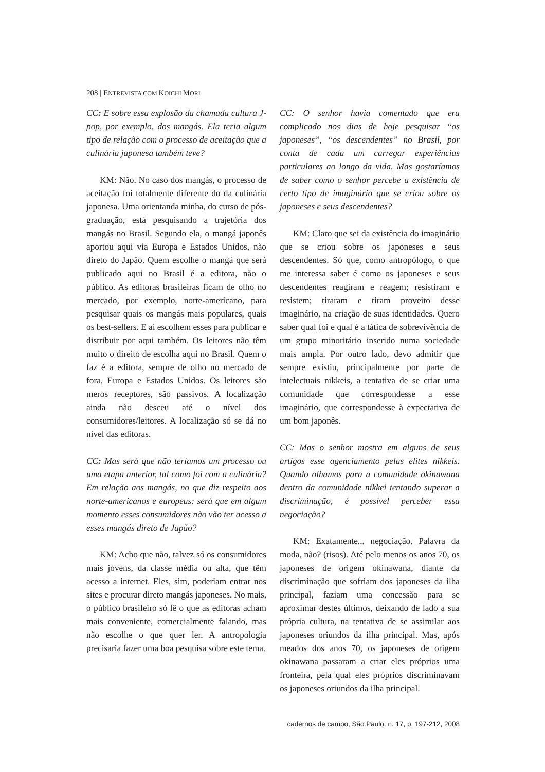208 | ENTREVISTA COM KOICHI MORI
CC: E sobre essa explosão da chamada cultura J-pop, por exemplo, dos mangás. Ela teria algum tipo de relação com o processo de aceitação que a culinária japonesa também teve?
KM: Não. No caso dos mangás, o processo de aceitação foi totalmente diferente do da culinária japonesa. Uma orientanda minha, do curso de pós-graduação, está pesquisando a trajetória dos mangás no Brasil. Segundo ela, o mangá japonês aportou aqui via Europa e Estados Unidos, não direto do Japão. Quem escolhe o mangá que será publicado aqui no Brasil é a editora, não o público. As editoras brasileiras ficam de olho no mercado, por exemplo, norte-americano, para pesquisar quais os mangás mais populares, quais os best-sellers. E aí escolhem esses para publicar e distribuir por aqui também. Os leitores não têm muito o direito de escolha aqui no Brasil. Quem o faz é a editora, sempre de olho no mercado de fora, Europa e Estados Unidos. Os leitores são meros receptores, são passivos. A localização ainda não desceu até o nível dos consumidores/leitores. A localização só se dá no nível das editoras.
CC: Mas será que não teríamos um processo ou uma etapa anterior, tal como foi com a culinária? Em relação aos mangás, no que diz respeito aos norte-americanos e europeus: será que em algum momento esses consumidores não vão ter acesso a esses mangás direto de Japão?
KM: Acho que não, talvez só os consumidores mais jovens, da classe média ou alta, que têm acesso a internet. Eles, sim, poderiam entrar nos sites e procurar direto mangás japoneses. No mais, o público brasileiro só lê o que as editoras acham mais conveniente, comercialmente falando, mas não escolhe o que quer ler. A antropologia precisaria fazer uma boa pesquisa sobre este tema.
CC: O senhor havia comentado que era complicado nos dias de hoje pesquisar “os japoneses”, “os descendentes” no Brasil, por conta de cada um carregar experiências particulares ao longo da vida. Mas gostaríamos de saber como o senhor percebe a existência de certo tipo de imaginário que se criou sobre os japoneses e seus descendentes?
KM: Claro que sei da existência do imaginário que se criou sobre os japoneses e seus descendentes. Só que, como antropólogo, o que me interessa saber é como os japoneses e seus descendentes reagiram e reagem; resistiram e resistem; tiraram e tiram proveito desse imaginário, na criação de suas identidades. Quero saber qual foi e qual é a tática de sobrevivência de um grupo minoritário inserido numa sociedade mais ampla. Por outro lado, devo admitir que sempre existiu, principalmente por parte de intelectuais nikkeis, a tentativa de se criar uma comunidade que correspondesse a esse imaginário, que correspondesse à expectativa de um bom japonês.
CC: Mas o senhor mostra em alguns de seus artigos esse agenciamento pelas elites nikkeis. Quando olhamos para a comunidade okinawana dentro da comunidade nikkei tentando superar a discriminação, é possível perceber essa negociação?
KM: Exatamente... negociação. Palavra da moda, não? (risos). Até pelo menos os anos 70, os japoneses de origem okinawana, diante da discriminação que sofriam dos japoneses da ilha principal, faziam uma concessão para se aproximar destes últimos, deixando de lado a sua própria cultura, na tentativa de se assimilar aos japoneses oriundos da ilha principal. Mas, após meados dos anos 70, os japoneses de origem okinawana passaram a criar eles próprios uma fronteira, pela qual eles próprios discriminavam os japoneses oriundos da ilha principal.
cadernos de campo, São Paulo, n. 17, p. 197-212, 2008